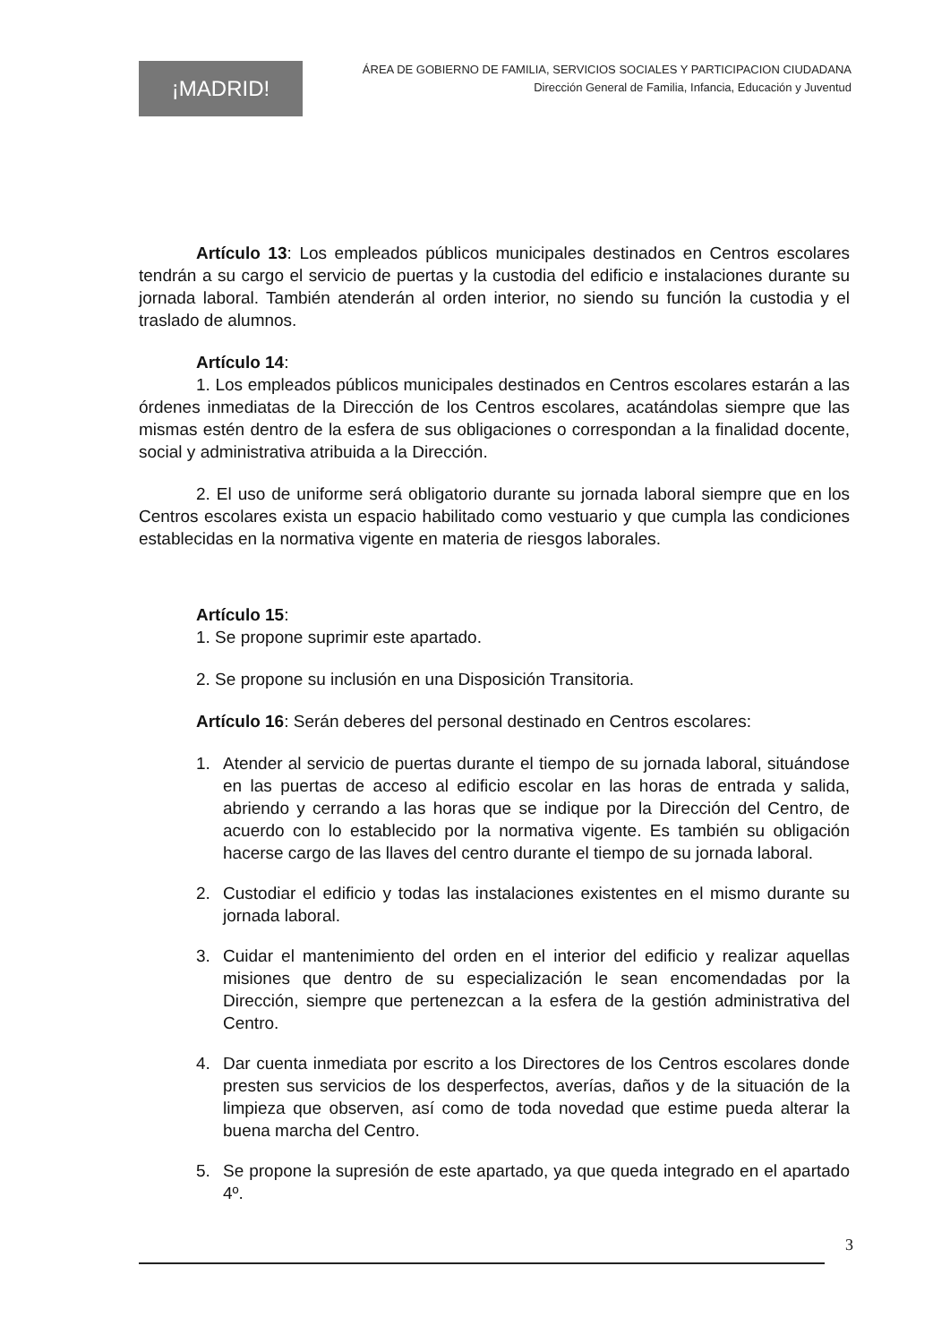¡MADRID!
ÁREA DE GOBIERNO DE FAMILIA, SERVICIOS SOCIALES Y PARTICIPACION CIUDADANA
Dirección General de Familia, Infancia, Educación y Juventud
Artículo 13: Los empleados públicos municipales destinados en Centros escolares tendrán a su cargo el servicio de puertas y la custodia del edificio e instalaciones durante su jornada laboral. También atenderán al orden interior, no siendo su función la custodia y el traslado de alumnos.
Artículo 14:
1. Los empleados públicos municipales destinados en Centros escolares estarán a las órdenes inmediatas de la Dirección de los Centros escolares, acatándolas siempre que las mismas estén dentro de la esfera de sus obligaciones o correspondan a la finalidad docente, social y administrativa atribuida a la Dirección.
2. El uso de uniforme será obligatorio durante su jornada laboral siempre que en los Centros escolares exista un espacio habilitado como vestuario y que cumpla las condiciones establecidas en la normativa vigente en materia de riesgos laborales.
Artículo 15:
1. Se propone suprimir este apartado.
2. Se propone su inclusión en una Disposición Transitoria.
Artículo 16: Serán deberes del personal destinado en Centros escolares:
1. Atender al servicio de puertas durante el tiempo de su jornada laboral, situándose en las puertas de acceso al edificio escolar en las horas de entrada y salida, abriendo y cerrando a las horas que se indique por la Dirección del Centro, de acuerdo con lo establecido por la normativa vigente. Es también su obligación hacerse cargo de las llaves del centro durante el tiempo de su jornada laboral.
2. Custodiar el edificio y todas las instalaciones existentes en el mismo durante su jornada laboral.
3. Cuidar el mantenimiento del orden en el interior del edificio y realizar aquellas misiones que dentro de su especialización le sean encomendadas por la Dirección, siempre que pertenezcan a la esfera de la gestión administrativa del Centro.
4. Dar cuenta inmediata por escrito a los Directores de los Centros escolares donde presten sus servicios de los desperfectos, averías, daños y de la situación de la limpieza que observen, así como de toda novedad que estime pueda alterar la buena marcha del Centro.
5. Se propone la supresión de este apartado, ya que queda integrado en el apartado 4º.
3